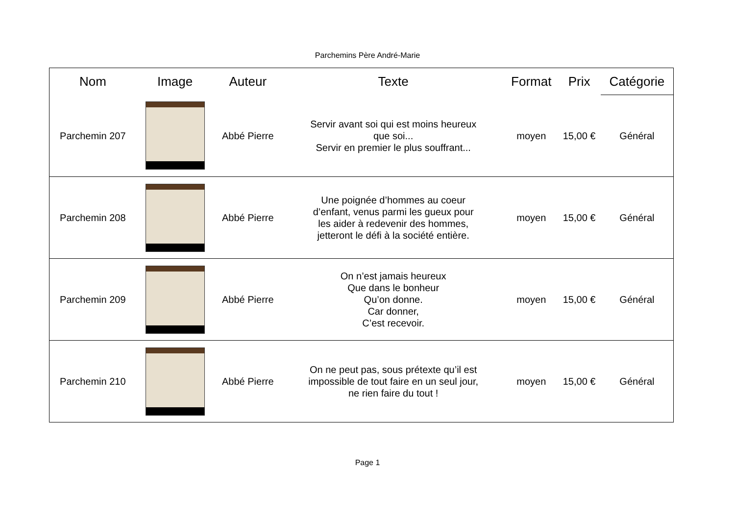Parchemins Père André-Marie
| Nom | Image | Auteur | Texte | Format | Prix | Catégorie |
| --- | --- | --- | --- | --- | --- | --- |
| Parchemin 207 | | Abbé Pierre | Servir avant soi qui est moins heureux que soi... Servir en premier le plus souffrant... | moyen | 15,00 € | Général |
| Parchemin 208 | | Abbé Pierre | Une poignée d’hommes au coeur d’enfant, venus parmi les gueux pour les aider à redevenir des hommes, jetteront le défi à la société entière. | moyen | 15,00 € | Général |
| Parchemin 209 | | Abbé Pierre | On n’est jamais heureux Que dans le bonheur Qu’on donne. Car donner, C’est recevoir. | moyen | 15,00 € | Général |
| Parchemin 210 | | Abbé Pierre | On ne peut pas, sous prétexte qu’il est impossible de tout faire en un seul jour, ne rien faire du tout ! | moyen | 15,00 € | Général |
Page 1